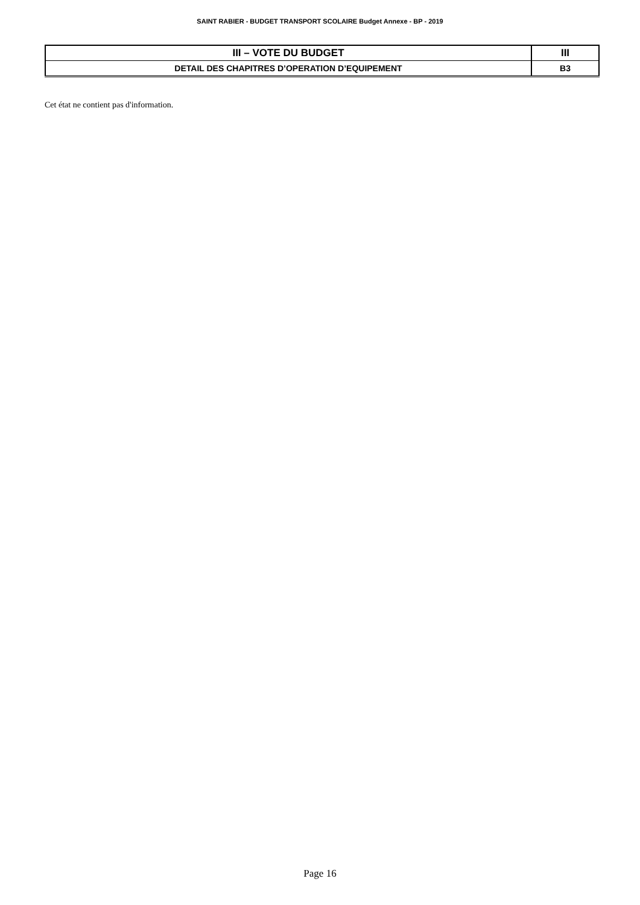SAINT RABIER - BUDGET TRANSPORT SCOLAIRE Budget Annexe - BP - 2019
| III – VOTE DU BUDGET | III |
| DETAIL DES CHAPITRES D’OPERATION D’EQUIPEMENT | B3 |
Cet état ne contient pas d'information.
Page 16